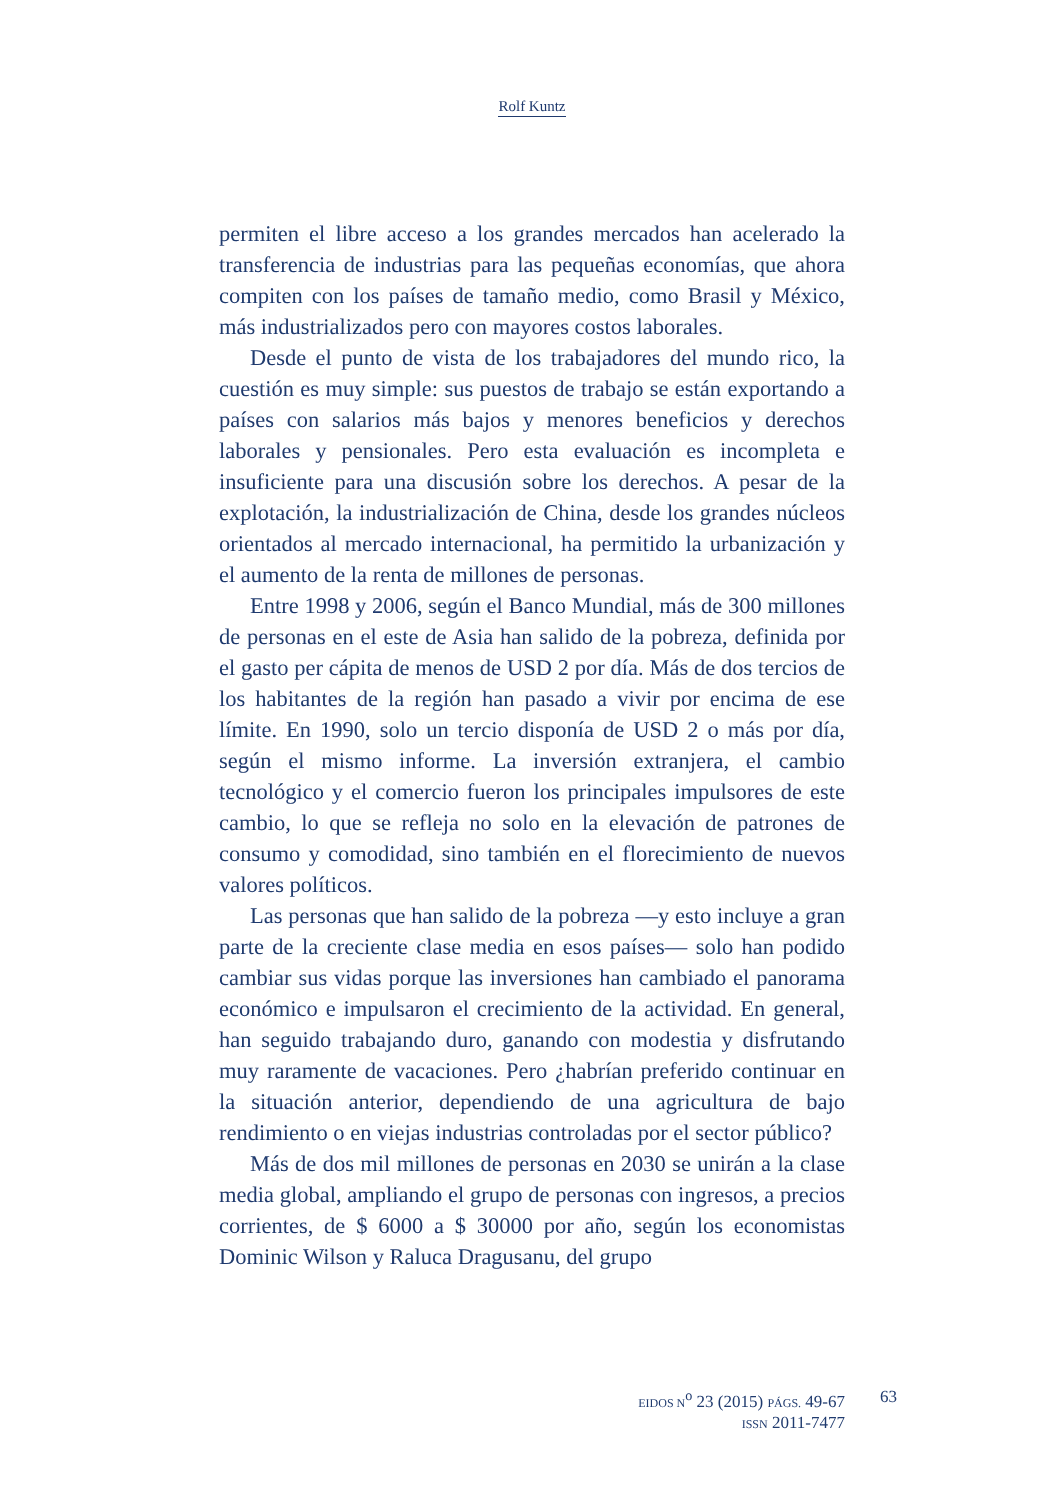Rolf Kuntz
permiten el libre acceso a los grandes mercados han acelerado la transferencia de industrias para las pequeñas economías, que ahora compiten con los países de tamaño medio, como Brasil y México, más industrializados pero con mayores costos laborales.
Desde el punto de vista de los trabajadores del mundo rico, la cuestión es muy simple: sus puestos de trabajo se están exportando a países con salarios más bajos y menores beneficios y derechos laborales y pensionales. Pero esta evaluación es incompleta e insuficiente para una discusión sobre los derechos. A pesar de la explotación, la industrialización de China, desde los grandes núcleos orientados al mercado internacional, ha permitido la urbanización y el aumento de la renta de millones de personas.
Entre 1998 y 2006, según el Banco Mundial, más de 300 millones de personas en el este de Asia han salido de la pobreza, definida por el gasto per cápita de menos de USD 2 por día. Más de dos tercios de los habitantes de la región han pasado a vivir por encima de ese límite. En 1990, solo un tercio disponía de USD 2 o más por día, según el mismo informe. La inversión extranjera, el cambio tecnológico y el comercio fueron los principales impulsores de este cambio, lo que se refleja no solo en la elevación de patrones de consumo y comodidad, sino también en el florecimiento de nuevos valores políticos.
Las personas que han salido de la pobreza —y esto incluye a gran parte de la creciente clase media en esos países— solo han podido cambiar sus vidas porque las inversiones han cambiado el panorama económico e impulsaron el crecimiento de la actividad. En general, han seguido trabajando duro, ganando con modestia y disfrutando muy raramente de vacaciones. Pero ¿habrían preferido continuar en la situación anterior, dependiendo de una agricultura de bajo rendimiento o en viejas industrias controladas por el sector público?
Más de dos mil millones de personas en 2030 se unirán a la clase media global, ampliando el grupo de personas con ingresos, a precios corrientes, de $ 6000 a $ 30000 por año, según los economistas Dominic Wilson y Raluca Dragusanu, del grupo
EIDOS N<sup>o</sup> 23 (2015) PÁGS. 49-67
ISSN 2011-7477
63